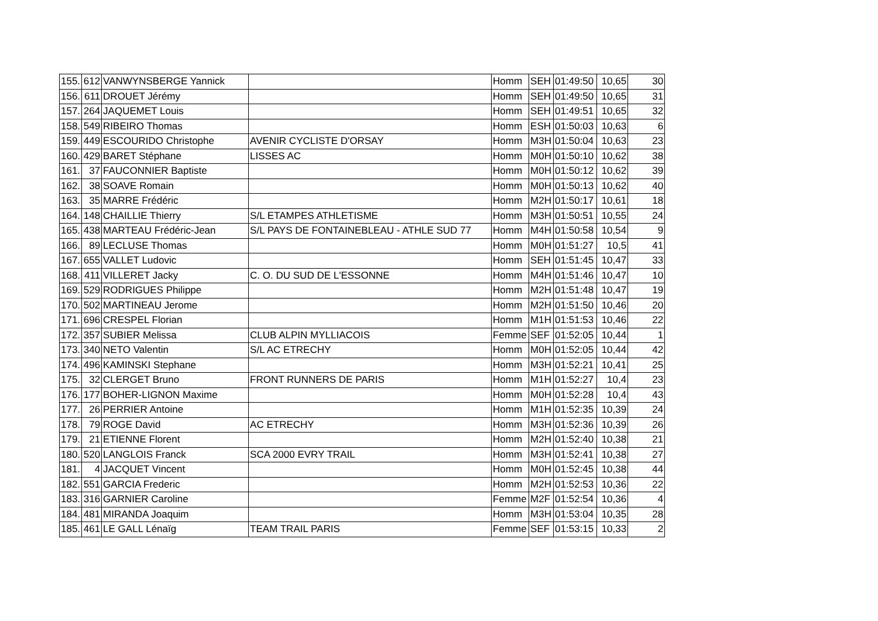| 155. | 612 | VANWYNSBERGE Yannick | | Homm | SEH | 01:49:50 | 10,65 | 30 |
| 156. | 611 | DROUET Jérémy | | Homm | SEH | 01:49:50 | 10,65 | 31 |
| 157. | 264 | JAQUEMET Louis | | Homm | SEH | 01:49:51 | 10,65 | 32 |
| 158. | 549 | RIBEIRO Thomas | | Homm | ESH | 01:50:03 | 10,63 | 6 |
| 159. | 449 | ESCOURIDO Christophe | AVENIR CYCLISTE D'ORSAY | Homm | M3H | 01:50:04 | 10,63 | 23 |
| 160. | 429 | BARET Stéphane | LISSES AC | Homm | M0H | 01:50:10 | 10,62 | 38 |
| 161. | 37 | FAUCONNIER Baptiste | | Homm | M0H | 01:50:12 | 10,62 | 39 |
| 162. | 38 | SOAVE Romain | | Homm | M0H | 01:50:13 | 10,62 | 40 |
| 163. | 35 | MARRE Frédéric | | Homm | M2H | 01:50:17 | 10,61 | 18 |
| 164. | 148 | CHAILLIE Thierry | S/L ETAMPES ATHLETISME | Homm | M3H | 01:50:51 | 10,55 | 24 |
| 165. | 438 | MARTEAU Frédéric-Jean | S/L PAYS DE FONTAINEBLEAU - ATHLE SUD 77 | Homm | M4H | 01:50:58 | 10,54 | 9 |
| 166. | 89 | LECLUSE Thomas | | Homm | M0H | 01:51:27 | 10,5 | 41 |
| 167. | 655 | VALLET Ludovic | | Homm | SEH | 01:51:45 | 10,47 | 33 |
| 168. | 411 | VILLERET Jacky | C. O. DU SUD DE L'ESSONNE | Homm | M4H | 01:51:46 | 10,47 | 10 |
| 169. | 529 | RODRIGUES Philippe | | Homm | M2H | 01:51:48 | 10,47 | 19 |
| 170. | 502 | MARTINEAU Jerome | | Homm | M2H | 01:51:50 | 10,46 | 20 |
| 171. | 696 | CRESPEL Florian | | Homm | M1H | 01:51:53 | 10,46 | 22 |
| 172. | 357 | SUBIER Melissa | CLUB ALPIN MYLLIACOIS | Femme | SEF | 01:52:05 | 10,44 | 1 |
| 173. | 340 | NETO Valentin | S/L AC ETRECHY | Homm | M0H | 01:52:05 | 10,44 | 42 |
| 174. | 496 | KAMINSKI Stephane | | Homm | M3H | 01:52:21 | 10,41 | 25 |
| 175. | 32 | CLERGET Bruno | FRONT RUNNERS DE PARIS | Homm | M1H | 01:52:27 | 10,4 | 23 |
| 176. | 177 | BOHER-LIGNON Maxime | | Homm | M0H | 01:52:28 | 10,4 | 43 |
| 177. | 26 | PERRIER Antoine | | Homm | M1H | 01:52:35 | 10,39 | 24 |
| 178. | 79 | ROGE David | AC ETRECHY | Homm | M3H | 01:52:36 | 10,39 | 26 |
| 179. | 21 | ETIENNE Florent | | Homm | M2H | 01:52:40 | 10,38 | 21 |
| 180. | 520 | LANGLOIS Franck | SCA 2000 EVRY TRAIL | Homm | M3H | 01:52:41 | 10,38 | 27 |
| 181. | 4 | JACQUET Vincent | | Homm | M0H | 01:52:45 | 10,38 | 44 |
| 182. | 551 | GARCIA Frederic | | Homm | M2H | 01:52:53 | 10,36 | 22 |
| 183. | 316 | GARNIER Caroline | | Femme | M2F | 01:52:54 | 10,36 | 4 |
| 184. | 481 | MIRANDA Joaquim | | Homm | M3H | 01:53:04 | 10,35 | 28 |
| 185. | 461 | LE GALL Lénaïg | TEAM TRAIL PARIS | Femme | SEF | 01:53:15 | 10,33 | 2 |